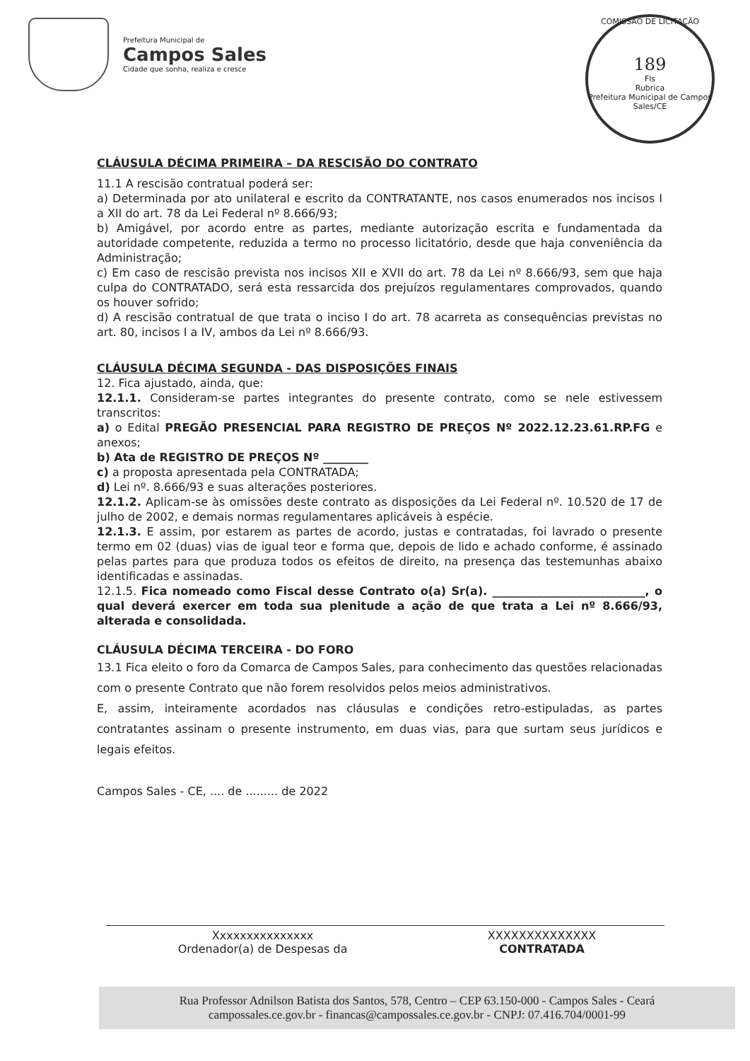Prefeitura Municipal de
Campos Sales
Cidade que sonha, realiza e cresce
COMISSÃO DE LICITAÇÃO
189
Fls
Rubrica
Prefeitura Municipal de Campos Sales/CE
CLÁUSULA DÉCIMA PRIMEIRA – DA RESCISÃO DO CONTRATO
11.1 A rescisão contratual poderá ser:
a) Determinada por ato unilateral e escrito da CONTRATANTE, nos casos enumerados nos incisos I a XII do art. 78 da Lei Federal nº 8.666/93;
b) Amigável, por acordo entre as partes, mediante autorização escrita e fundamentada da autoridade competente, reduzida a termo no processo licitatório, desde que haja conveniência da Administração;
c) Em caso de rescisão prevista nos incisos XII e XVII do art. 78 da Lei nº 8.666/93, sem que haja culpa do CONTRATADO, será esta ressarcida dos prejuízos regulamentares comprovados, quando os houver sofrido;
d) A rescisão contratual de que trata o inciso I do art. 78 acarreta as consequências previstas no art. 80, incisos I a IV, ambos da Lei nº 8.666/93.
CLÁUSULA DÉCIMA SEGUNDA - DAS DISPOSIÇÕES FINAIS
12. Fica ajustado, ainda, que:
12.1.1. Consideram-se partes integrantes do presente contrato, como se nele estivessem transcritos:
a) o Edital PREGÃO PRESENCIAL PARA REGISTRO DE PREÇOS Nº 2022.12.23.61.RP.FG e anexos;
b) Ata de REGISTRO DE PREÇOS Nº ________
c) a proposta apresentada pela CONTRATADA;
d) Lei nº. 8.666/93 e suas alterações posteriores.
12.1.2. Aplicam-se às omissões deste contrato as disposições da Lei Federal nº. 10.520 de 17 de julho de 2002, e demais normas regulamentares aplicáveis à espécie.
12.1.3. E assim, por estarem as partes de acordo, justas e contratadas, foi lavrado o presente termo em 02 (duas) vias de igual teor e forma que, depois de lido e achado conforme, é assinado pelas partes para que produza todos os efeitos de direito, na presença das testemunhas abaixo identificadas e assinadas.
12.1.5. Fica nomeado como Fiscal desse Contrato o(a) Sr(a). ___________________________, o qual deverá exercer em toda sua plenitude a ação de que trata a Lei nº 8.666/93, alterada e consolidada.
CLÁUSULA DÉCIMA TERCEIRA - DO FORO
13.1 Fica eleito o foro da Comarca de Campos Sales, para conhecimento das questões relacionadas com o presente Contrato que não forem resolvidos pelos meios administrativos.
E, assim, inteiramente acordados nas cláusulas e condições retro-estipuladas, as partes contratantes assinam o presente instrumento, em duas vias, para que surtam seus jurídicos e legais efeitos.
Campos Sales - CE, .... de ......... de 2022
Xxxxxxxxxxxxxxx
Ordenador(a) de Despesas da
XXXXXXXXXXXXXX
CONTRATADA
Rua Professor Adnilson Batista dos Santos, 578, Centro – CEP 63.150-000 - Campos Sales - Ceará
campossales.ce.gov.br - financas@campossales.ce.gov.br - CNPJ: 07.416.704/0001-99